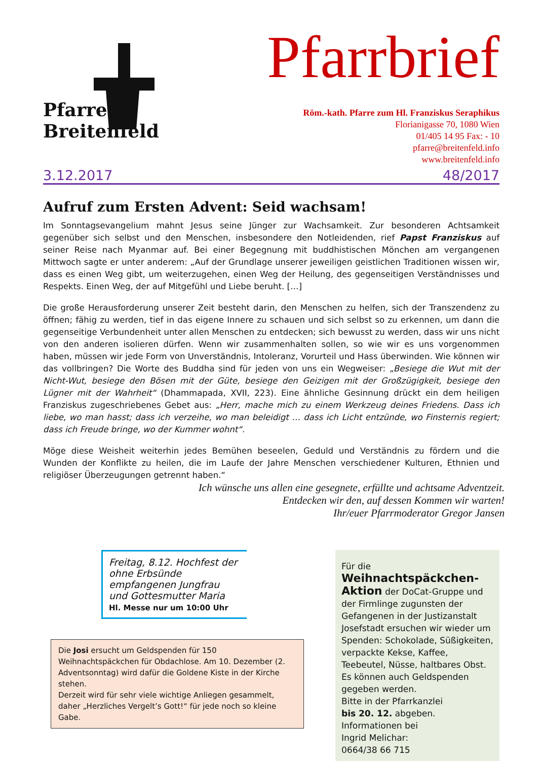Pfarre
Breitenfeld
Pfarrbrief
Röm.-kath. Pfarre zum Hl. Franziskus Seraphikus
Florianigasse 70, 1080 Wien
01/405 14 95 Fax: - 10
pfarre@breitenfeld.info
www.breitenfeld.info
3.12.2017 48/2017
Aufruf zum Ersten Advent: Seid wachsam!
Im Sonntagsevangelium mahnt Jesus seine Jünger zur Wachsamkeit. Zur besonderen Achtsamkeit gegenüber sich selbst und den Menschen, insbesondere den Notleidenden, rief Papst Franziskus auf seiner Reise nach Myanmar auf. Bei einer Begegnung mit buddhistischen Mönchen am vergangenen Mittwoch sagte er unter anderem: „Auf der Grundlage unserer jeweiligen geistlichen Traditionen wissen wir, dass es einen Weg gibt, um weiterzugehen, einen Weg der Heilung, des gegenseitigen Verständnisses und Respekts. Einen Weg, der auf Mitgefühl und Liebe beruht. […]
Die große Herausforderung unserer Zeit besteht darin, den Menschen zu helfen, sich der Transzendenz zu öffnen; fähig zu werden, tief in das eigene Innere zu schauen und sich selbst so zu erkennen, um dann die gegenseitige Verbundenheit unter allen Menschen zu entdecken; sich bewusst zu werden, dass wir uns nicht von den anderen isolieren dürfen. Wenn wir zusammenhalten sollen, so wie wir es uns vorgenommen haben, müssen wir jede Form von Unverständnis, Intoleranz, Vorurteil und Hass überwinden. Wie können wir das vollbringen? Die Worte des Buddha sind für jeden von uns ein Wegweiser: „Besiege die Wut mit der Nicht-Wut, besiege den Bösen mit der Güte, besiege den Geizigen mit der Großzügigkeit, besiege den Lügner mit der Wahrheit“ (Dhammapada, XVII, 223). Eine ähnliche Gesinnung drückt ein dem heiligen Franziskus zugeschriebenes Gebet aus: „Herr, mache mich zu einem Werkzeug deines Friedens. Dass ich liebe, wo man hasst; dass ich verzeihe, wo man beleidigt … dass ich Licht entzünde, wo Finsternis regiert; dass ich Freude bringe, wo der Kummer wohnt“.
Möge diese Weisheit weiterhin jedes Bemühen beseelen, Geduld und Verständnis zu fördern und die Wunden der Konflikte zu heilen, die im Laufe der Jahre Menschen verschiedener Kulturen, Ethnien und religiöser Überzeugungen getrennt haben.“
Ich wünsche uns allen eine gesegnete, erfüllte und achtsame Adventzeit.
Entdecken wir den, auf dessen Kommen wir warten!
Ihr/euer Pfarrmoderator Gregor Jansen
Freitag, 8.12. Hochfest der ohne Erbsünde empfangenen Jungfrau und Gottesmutter Maria
Hl. Messe nur um 10:00 Uhr
Die Josi ersucht um Geldspenden für 150 Weihnachtspäckchen für Obdachlose. Am 10. Dezember (2. Adventsonntag) wird dafür die Goldene Kiste in der Kirche stehen.
Derzeit wird für sehr viele wichtige Anliegen gesammelt, daher „Herzliches Vergelt’s Gott!“ für jede noch so kleine Gabe.
Für die Weihnachtspäckchen-Aktion der DoCat-Gruppe und der Firmlinge zugunsten der Gefangenen in der Justizanstalt Josefstadt ersuchen wir wieder um Spenden: Schokolade, Süßigkeiten, verpackte Kekse, Kaffee, Teebeutel, Nüsse, haltbares Obst. Es können auch Geldspenden gegeben werden.
Bitte in der Pfarrkanzlei
bis 20. 12. abgeben.
Informationen bei
Ingrid Melichar:
0664/38 66 715